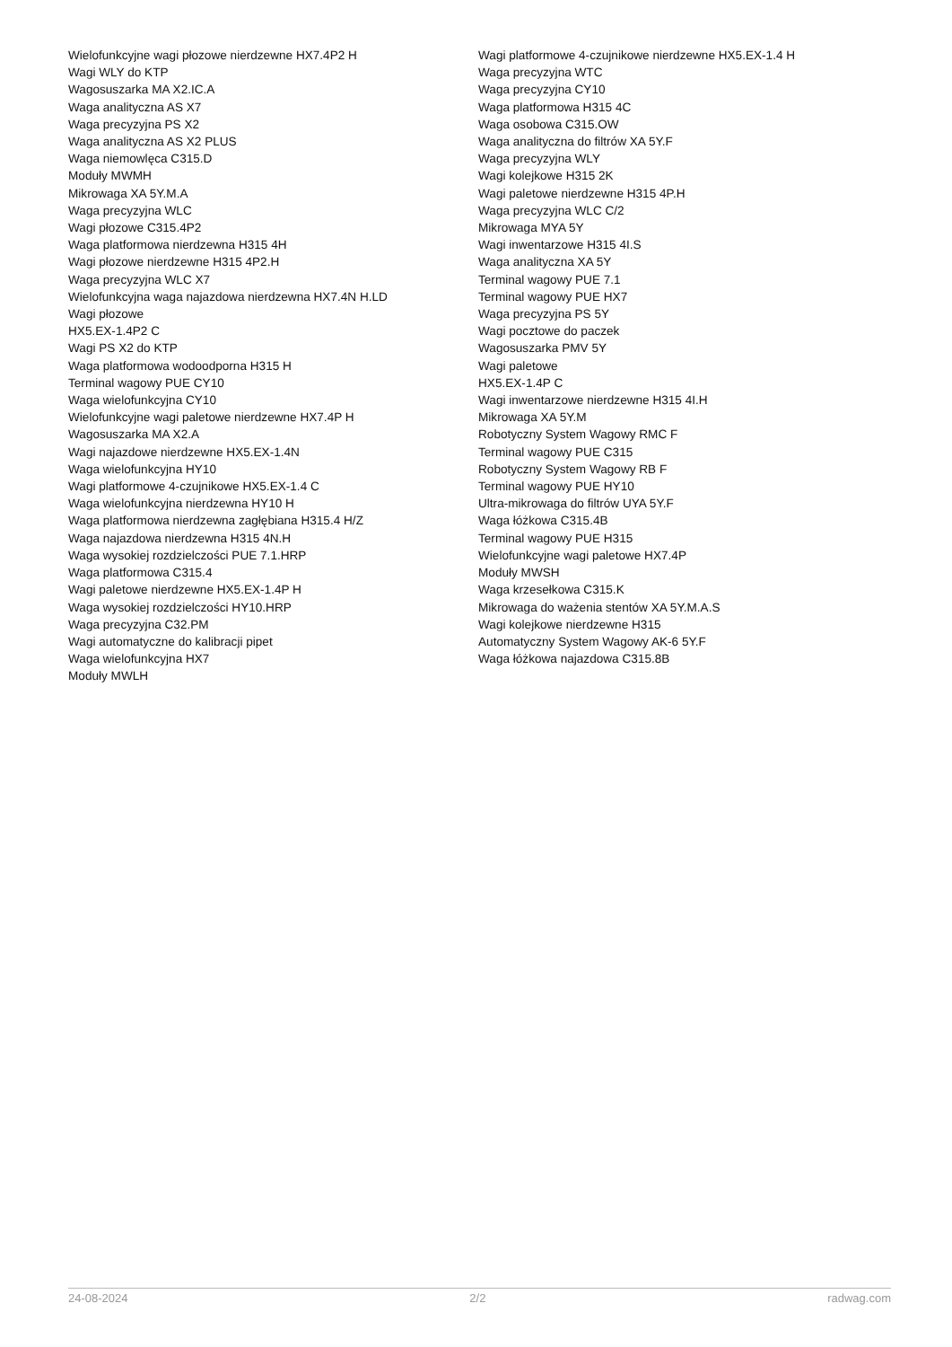Wielofunkcyjne wagi płozowe nierdzewne HX7.4P2 H
Wagi WLY do KTP
Wagosuszarka MA X2.IC.A
Waga analityczna AS X7
Waga precyzyjna PS X2
Waga analityczna AS X2 PLUS
Waga niemowlęca C315.D
Moduły MWMH
Mikrowaga XA 5Y.M.A
Waga precyzyjna WLC
Wagi płozowe C315.4P2
Waga platformowa nierdzewna H315 4H
Wagi płozowe nierdzewne H315 4P2.H
Waga precyzyjna WLC X7
Wielofunkcyjna waga najazdowa nierdzewna HX7.4N H.LD
Wagi płozowe
HX5.EX-1.4P2 C
Wagi PS X2 do KTP
Waga platformowa wodoodporna H315 H
Terminal wagowy PUE CY10
Waga wielofunkcyjna CY10
Wielofunkcyjne wagi paletowe nierdzewne HX7.4P H
Wagosuszarka MA X2.A
Wagi najazdowe nierdzewne HX5.EX-1.4N
Waga wielofunkcyjna HY10
Wagi platformowe 4-czujnikowe HX5.EX-1.4 C
Waga wielofunkcyjna nierdzewna HY10 H
Waga platformowa nierdzewna zagłębiana H315.4 H/Z
Waga najazdowa nierdzewna H315 4N.H
Waga wysokiej rozdzielczości PUE 7.1.HRP
Waga platformowa C315.4
Wagi paletowe nierdzewne HX5.EX-1.4P H
Waga wysokiej rozdzielczości HY10.HRP
Waga precyzyjna C32.PM
Wagi automatyczne do kalibracji pipet
Waga wielofunkcyjna HX7
Moduły MWLH
Wagi platformowe 4-czujnikowe nierdzewne HX5.EX-1.4 H
Waga precyzyjna WTC
Waga precyzyjna CY10
Waga platformowa H315 4C
Waga osobowa C315.OW
Waga analityczna do filtrów XA 5Y.F
Waga precyzyjna WLY
Wagi kolejkowe H315 2K
Wagi paletowe nierdzewne H315 4P.H
Waga precyzyjna WLC C/2
Mikrowaga MYA 5Y
Wagi inwentarzowe H315 4I.S
Waga analityczna XA 5Y
Terminal wagowy PUE 7.1
Terminal wagowy PUE HX7
Waga precyzyjna PS 5Y
Wagi pocztowe do paczek
Wagosuszarka PMV 5Y
Wagi paletowe
HX5.EX-1.4P C
Wagi inwentarzowe nierdzewne H315 4I.H
Mikrowaga XA 5Y.M
Robotyczny System Wagowy RMC F
Terminal wagowy PUE C315
Robotyczny System Wagowy RB F
Terminal wagowy PUE HY10
Ultra-mikrowaga do filtrów UYA 5Y.F
Waga łóżkowa C315.4B
Terminal wagowy PUE H315
Wielofunkcyjne wagi paletowe HX7.4P
Moduły MWSH
Waga krzesełkowa C315.K
Mikrowaga do ważenia stentów XA 5Y.M.A.S
Wagi kolejkowe nierdzewne H315
Automatyczny System Wagowy AK-6 5Y.F
Waga łóżkowa najazdowa C315.8B
24-08-2024 2/2 radwag.com